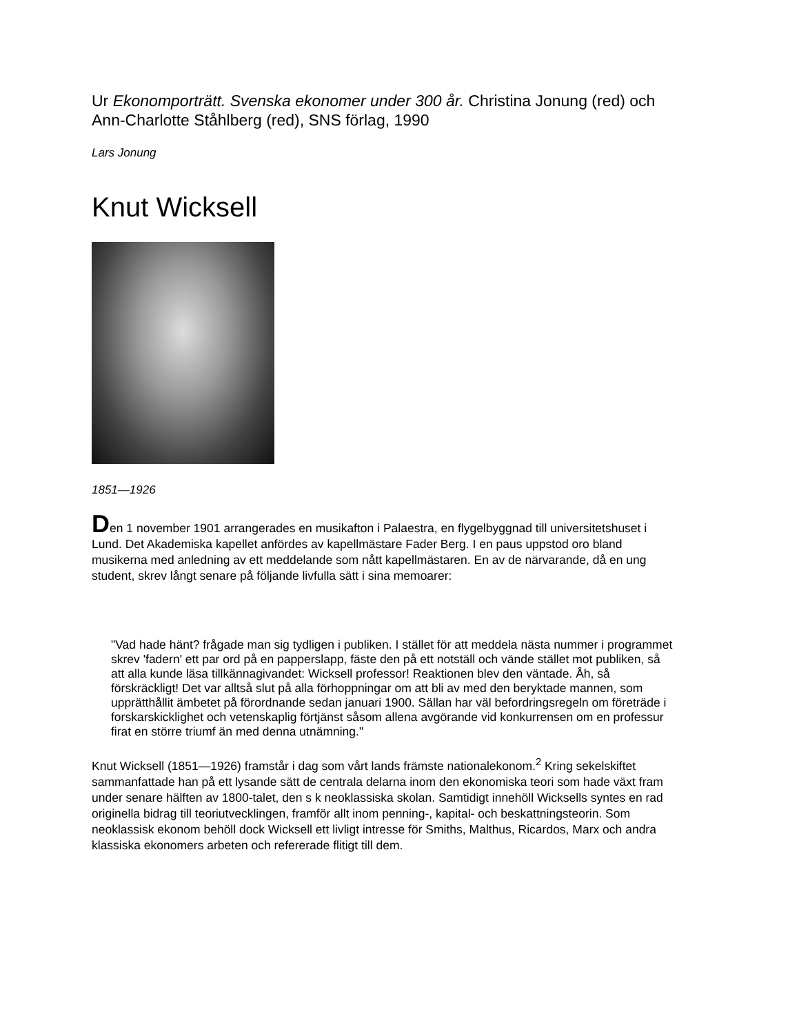Ur Ekonomporträtt. Svenska ekonomer under 300 år. Christina Jonung (red) och Ann-Charlotte Ståhlberg (red), SNS förlag, 1990
Lars Jonung
Knut Wicksell
1851—1926
Den 1 november 1901 arrangerades en musikafton i Palaestra, en flygelbyggnad till universitetshuset i Lund. Det Akademiska kapellet anfördes av kapellmästare Fader Berg. I en paus uppstod oro bland musikerna med anledning av ett meddelande som nått kapellmästaren. En av de närvarande, då en ung student, skrev långt senare på följande livfulla sätt i sina memoarer:
"Vad hade hänt? frågade man sig tydligen i publiken. I stället för att meddela nästa nummer i programmet skrev 'fadern' ett par ord på en papperslapp, fäste den på ett notställ och vände stället mot publiken, så att alla kunde läsa tillkännagivandet: Wicksell professor! Reaktionen blev den väntade. Åh, så förskräckligt! Det var alltså slut på alla förhoppningar om att bli av med den beryktade mannen, som upprätthållit ämbetet på förordnande sedan januari 1900. Sällan har väl befordringsregeln om företräde i forskarskicklighet och vetenskaplig förtjänst såsom allena avgörande vid konkurrensen om en professur firat en större triumf än med denna utnämning."
Knut Wicksell (1851—1926) framstår i dag som vårt lands främste nationalekonom.<sup>2</sup> Kring sekelskiftet sammanfattade han på ett lysande sätt de centrala delarna inom den ekonomiska teori som hade växt fram under senare hälften av 1800-talet, den s k neoklassiska skolan. Samtidigt innehöll Wicksells syntes en rad originella bidrag till teoriutvecklingen, framför allt inom penning-, kapital- och beskattningsteorin. Som neoklassisk ekonom behöll dock Wicksell ett livligt intresse för Smiths, Malthus, Ricardos, Marx och andra klassiska ekonomers arbeten och refererade flitigt till dem.